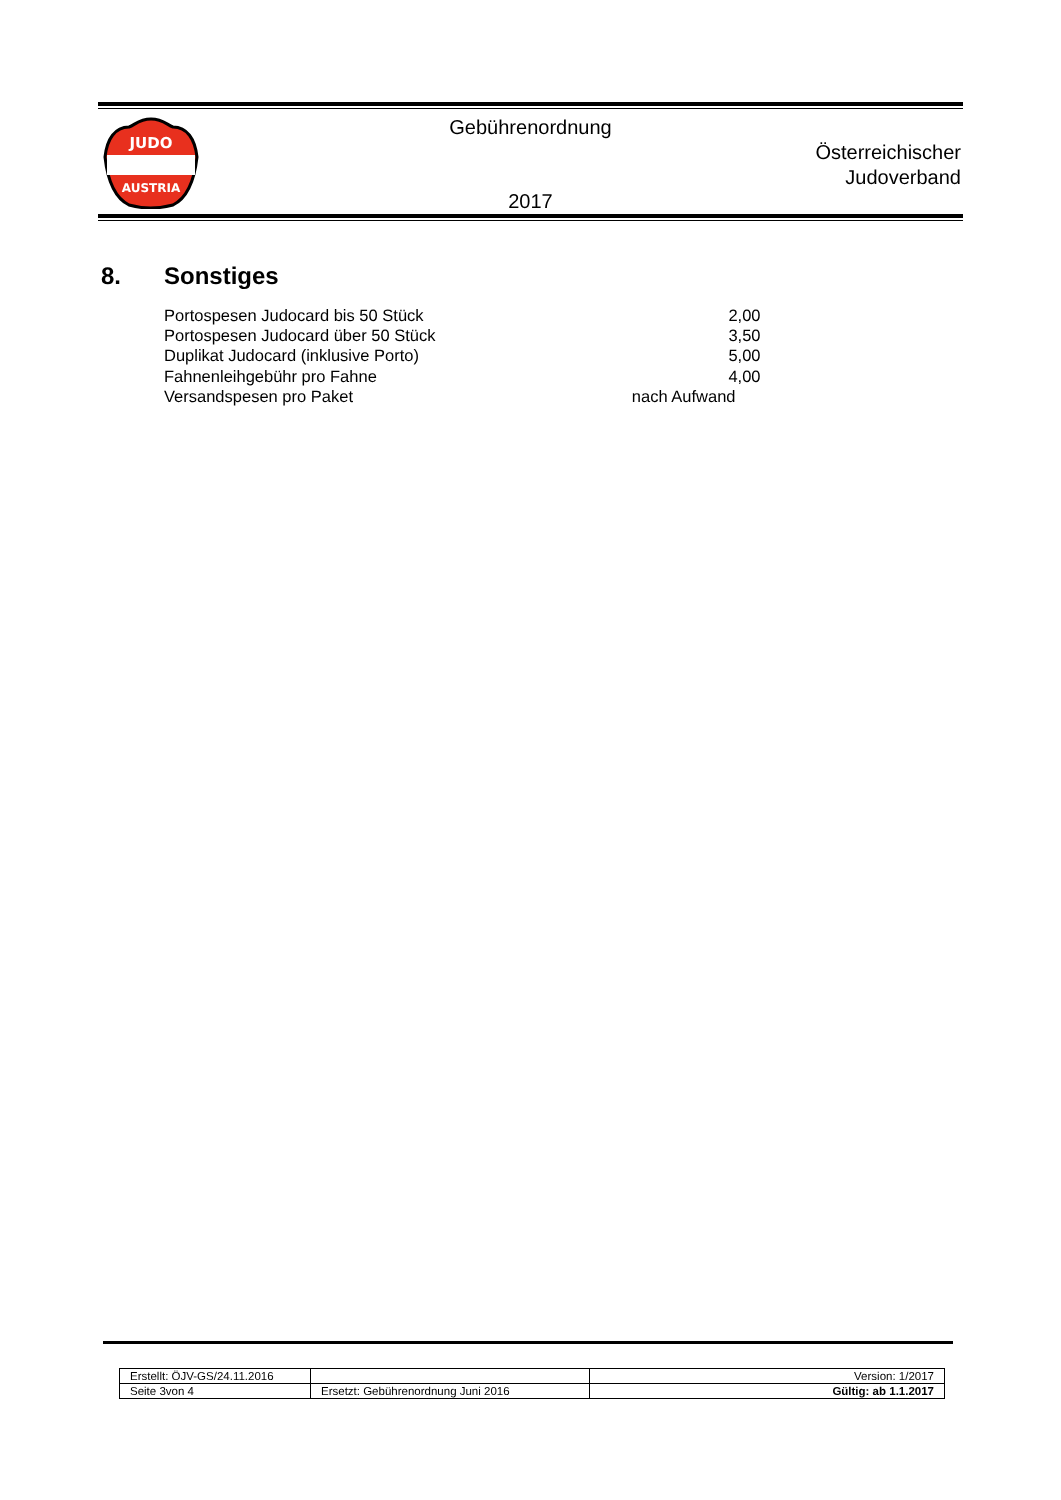JUDO
AUSTRIA
Gebührenordnung
Österreichischer
Judoverband
2017
8. Sonstiges
| Portospesen Judocard bis 50 Stück | 2,00 |
| Portospesen Judocard über 50 Stück | 3,50 |
| Duplikat Judocard (inklusive Porto) | 5,00 |
| Fahnenleihgebühr pro Fahne | 4,00 |
| Versandspesen pro Paket | nach Aufwand |
| Erstellt: ÖJV-GS/24.11.2016 | | Version: 1/2017 |
| Seite 3von 4 | Ersetzt: Gebührenordnung Juni 2016 | Gültig: ab 1.1.2017 |